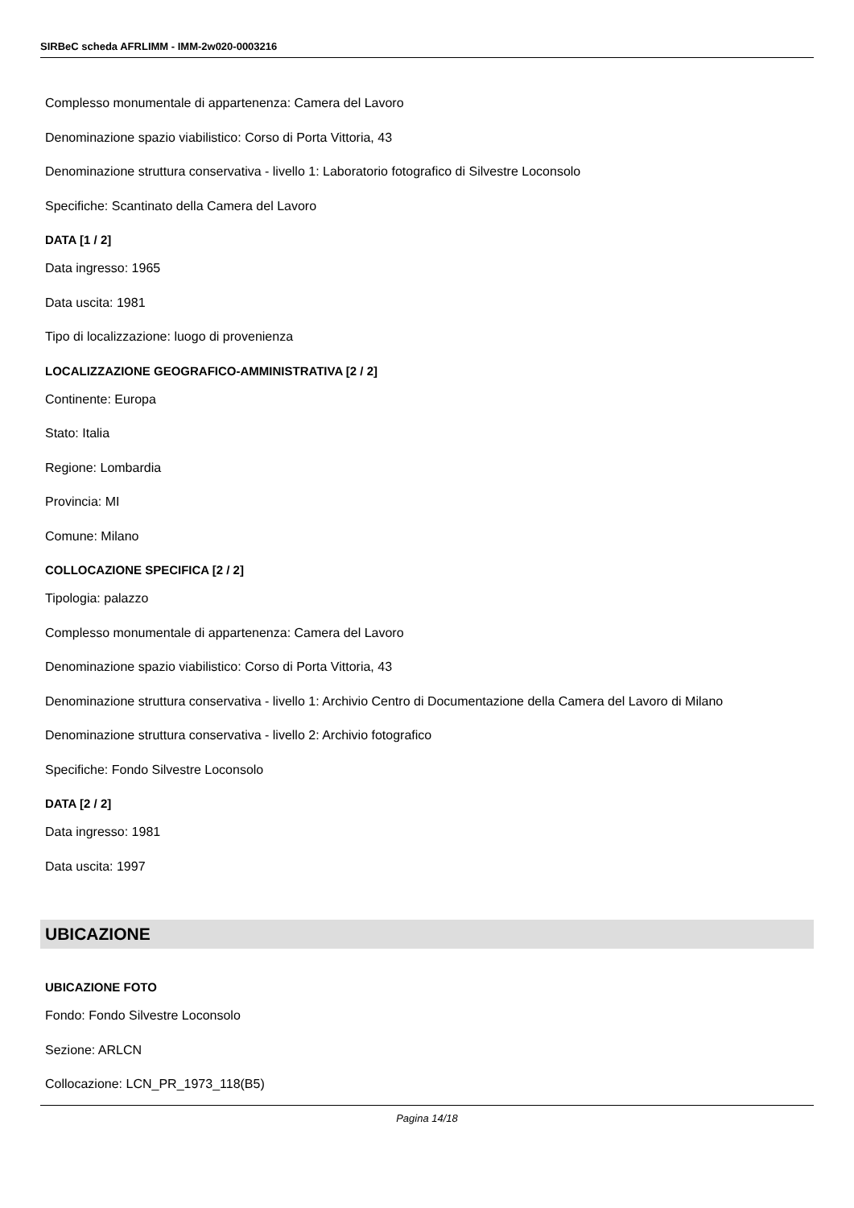SIRBeC scheda AFRLIMM - IMM-2w020-0003216
Complesso monumentale di appartenenza: Camera del Lavoro
Denominazione spazio viabilistico: Corso di Porta Vittoria, 43
Denominazione struttura conservativa - livello 1: Laboratorio fotografico di Silvestre Loconsolo
Specifiche: Scantinato della Camera del Lavoro
DATA [1 / 2]
Data ingresso: 1965
Data uscita: 1981
Tipo di localizzazione: luogo di provenienza
LOCALIZZAZIONE GEOGRAFICO-AMMINISTRATIVA [2 / 2]
Continente: Europa
Stato: Italia
Regione: Lombardia
Provincia: MI
Comune: Milano
COLLOCAZIONE SPECIFICA [2 / 2]
Tipologia: palazzo
Complesso monumentale di appartenenza: Camera del Lavoro
Denominazione spazio viabilistico: Corso di Porta Vittoria, 43
Denominazione struttura conservativa - livello 1: Archivio Centro di Documentazione della Camera del Lavoro di Milano
Denominazione struttura conservativa - livello 2: Archivio fotografico
Specifiche: Fondo Silvestre Loconsolo
DATA [2 / 2]
Data ingresso: 1981
Data uscita: 1997
UBICAZIONE
UBICAZIONE FOTO
Fondo: Fondo Silvestre Loconsolo
Sezione: ARLCN
Collocazione: LCN_PR_1973_118(B5)
Pagina 14/18